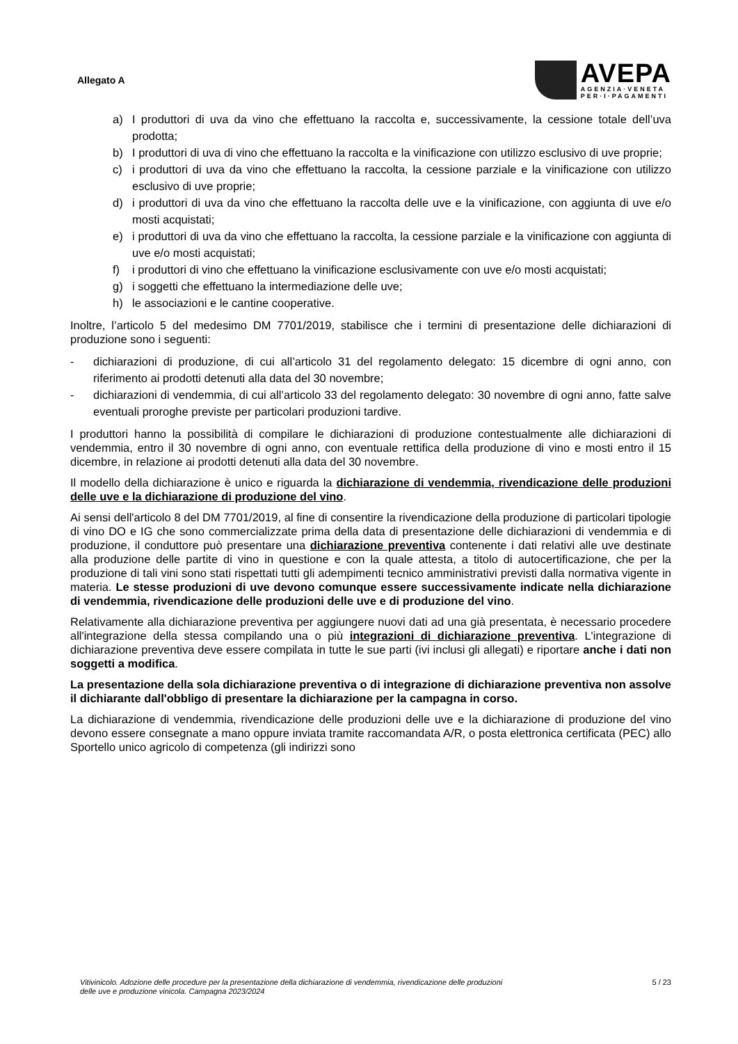Allegato A
AVEPA
AGENZIA·VENETA
PER·I·PAGAMENTI
a) I produttori di uva da vino che effettuano la raccolta e, successivamente, la cessione totale dell’uva prodotta;
b) I produttori di uva di vino che effettuano la raccolta e la vinificazione con utilizzo esclusivo di uve proprie;
c) i produttori di uva da vino che effettuano la raccolta, la cessione parziale e la vinificazione con utilizzo esclusivo di uve proprie;
d) i produttori di uva da vino che effettuano la raccolta delle uve e la vinificazione, con aggiunta di uve e/o mosti acquistati;
e) i produttori di uva da vino che effettuano la raccolta, la cessione parziale e la vinificazione con aggiunta di uve e/o mosti acquistati;
f) i produttori di vino che effettuano la vinificazione esclusivamente con uve e/o mosti acquistati;
g) i soggetti che effettuano la intermediazione delle uve;
h) le associazioni e le cantine cooperative.
Inoltre, l’articolo 5 del medesimo DM 7701/2019, stabilisce che i termini di presentazione delle dichiarazioni di produzione sono i seguenti:
- dichiarazioni di produzione, di cui all’articolo 31 del regolamento delegato: 15 dicembre di ogni anno, con riferimento ai prodotti detenuti alla data del 30 novembre;
- dichiarazioni di vendemmia, di cui all’articolo 33 del regolamento delegato: 30 novembre di ogni anno, fatte salve eventuali proroghe previste per particolari produzioni tardive.
I produttori hanno la possibilità di compilare le dichiarazioni di produzione contestualmente alle dichiarazioni di vendemmia, entro il 30 novembre di ogni anno, con eventuale rettifica della produzione di vino e mosti entro il 15 dicembre, in relazione ai prodotti detenuti alla data del 30 novembre.
Il modello della dichiarazione è unico e riguarda la dichiarazione di vendemmia, rivendicazione delle produzioni delle uve e la dichiarazione di produzione del vino.
Ai sensi dell'articolo 8 del DM 7701/2019, al fine di consentire la rivendicazione della produzione di particolari tipologie di vino DO e IG che sono commercializzate prima della data di presentazione delle dichiarazioni di vendemmia e di produzione, il conduttore può presentare una dichiarazione preventiva contenente i dati relativi alle uve destinate alla produzione delle partite di vino in questione e con la quale attesta, a titolo di autocertificazione, che per la produzione di tali vini sono stati rispettati tutti gli adempimenti tecnico amministrativi previsti dalla normativa vigente in materia. Le stesse produzioni di uve devono comunque essere successivamente indicate nella dichiarazione di vendemmia, rivendicazione delle produzioni delle uve e di produzione del vino.
Relativamente alla dichiarazione preventiva per aggiungere nuovi dati ad una già presentata, è necessario procedere all'integrazione della stessa compilando una o più integrazioni di dichiarazione preventiva. L'integrazione di dichiarazione preventiva deve essere compilata in tutte le sue parti (ivi inclusi gli allegati) e riportare anche i dati non soggetti a modifica.
La presentazione della sola dichiarazione preventiva o di integrazione di dichiarazione preventiva non assolve il dichiarante dall'obbligo di presentare la dichiarazione per la campagna in corso.
La dichiarazione di vendemmia, rivendicazione delle produzioni delle uve e la dichiarazione di produzione del vino devono essere consegnate a mano oppure inviata tramite raccomandata A/R, o posta elettronica certificata (PEC) allo Sportello unico agricolo di competenza (gli indirizzi sono
Vitivinicolo. Adozione delle procedure per la presentazione della dichiarazione di vendemmia, rivendicazione delle produzioni
delle uve e produzione vinicola. Campagna 2023/2024 5 / 23